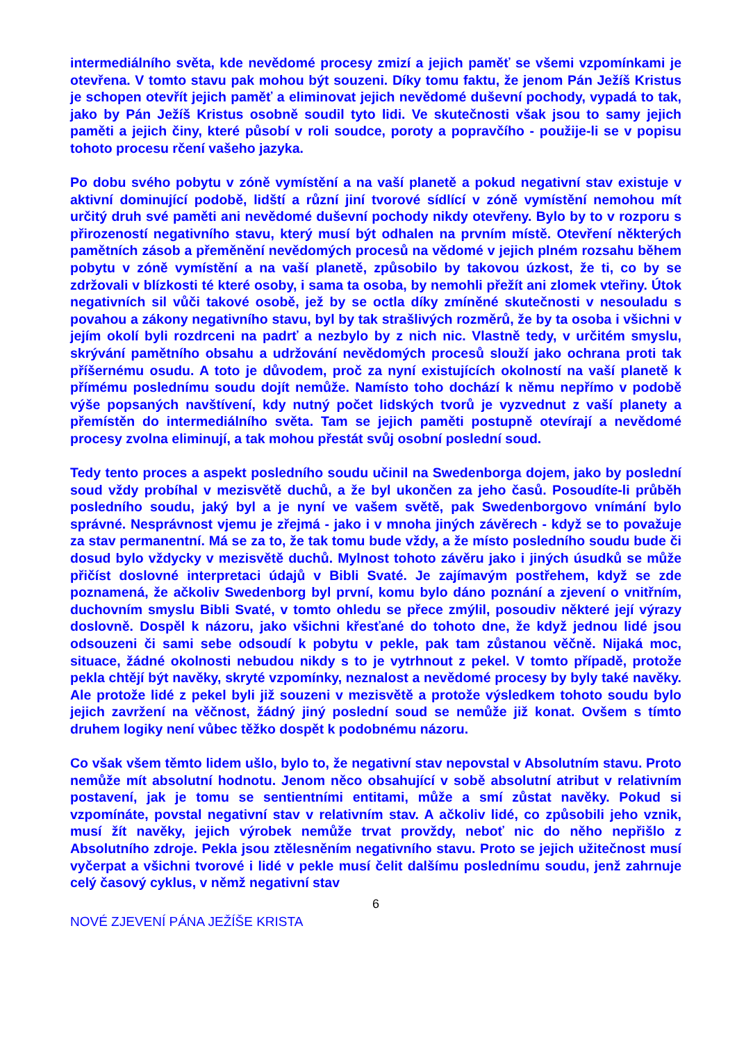intermediálního světa, kde nevědomé procesy zmizí a jejich paměť se všemi vzpomínkami je otevřena. V tomto stavu pak mohou být souzeni. Díky tomu faktu, že jenom Pán Ježíš Kristus je schopen otevřít jejich paměť a eliminovat jejich nevědomé duševní pochody, vypadá to tak, jako by Pán Ježíš Kristus osobně soudil tyto lidi. Ve skutečnosti však jsou to samy jejich paměti a jejich činy, které působí v roli soudce, poroty a popravčího - použije-li se v popisu tohoto procesu rčení vašeho jazyka.
Po dobu svého pobytu v zóně vymístění a na vaší planetě a pokud negativní stav existuje v aktivní dominující podobě, lidští a různí jiní tvorové sídlící v zóně vymístění nemohou mít určitý druh své paměti ani nevědomé duševní pochody nikdy otevřeny. Bylo by to v rozporu s přirozeností negativního stavu, který musí být odhalen na prvním místě. Otevření některých pamětních zásob a přeměnění nevědomých procesů na vědomé v jejich plném rozsahu během pobytu v zóně vymístění a na vaší planetě, způsobilo by takovou úzkost, že ti, co by se zdržovali v blízkosti té které osoby, i sama ta osoba, by nemohli přežít ani zlomek vteřiny. Útok negativních sil vůči takové osobě, jež by se octla díky zmíněné skutečnosti v nesouladu s povahou a zákony negativního stavu, byl by tak strašlivých rozměrů, že by ta osoba i všichni v jejím okolí byli rozdrceni na padrť a nezbylo by z nich nic. Vlastně tedy, v určitém smyslu, skrývání pamětního obsahu a udržování nevědomých procesů slouží jako ochrana proti tak příšernému osudu. A toto je důvodem, proč za nyní existujících okolností na vaší planetě k přímému poslednímu soudu dojít nemůže. Namísto toho dochází k němu nepřímo v podobě výše popsaných navštívení, kdy nutný počet lidských tvorů je vyzvednut z vaší planety a přemístěn do intermediálního světa. Tam se jejich paměti postupně otevírají a nevědomé procesy zvolna eliminují, a tak mohou přestát svůj osobní poslední soud.
Tedy tento proces a aspekt posledního soudu učinil na Swedenborga dojem, jako by poslední soud vždy probíhal v mezisvětě duchů, a že byl ukončen za jeho časů. Posoudíte-li průběh posledního soudu, jaký byl a je nyní ve vašem světě, pak Swedenborgovo vnímání bylo správné. Nesprávnost vjemu je zřejmá - jako i v mnoha jiných závěrech - když se to považuje za stav permanentní. Má se za to, že tak tomu bude vždy, a že místo posledního soudu bude či dosud bylo vždycky v mezisvětě duchů. Mylnost tohoto závěru jako i jiných úsudků se může přičíst doslovné interpretaci údajů v Bibli Svaté. Je zajímavým postřehem, když se zde poznamená, že ačkoliv Swedenborg byl první, komu bylo dáno poznání a zjevení o vnitřním, duchovním smyslu Bibli Svaté, v tomto ohledu se přece zmýlil, posoudiv některé její výrazy doslovně. Dospěl k názoru, jako všichni křesťané do tohoto dne, že když jednou lidé jsou odsouzeni či sami sebe odsoudí k pobytu v pekle, pak tam zůstanou věčně. Nijaká moc, situace, žádné okolnosti nebudou nikdy s to je vytrhnout z pekel. V tomto případě, protože pekla chtějí být navěky, skryté vzpomínky, neznalost a nevědomé procesy by byly také navěky. Ale protože lidé z pekel byli již souzeni v mezisvětě a protože výsledkem tohoto soudu bylo jejich zavržení na věčnost, žádný jiný poslední soud se nemůže již konat. Ovšem s tímto druhem logiky není vůbec těžko dospět k podobnému názoru.
Co však všem těmto lidem ušlo, bylo to, že negativní stav nepovstal v Absolutním stavu. Proto nemůže mít absolutní hodnotu. Jenom něco obsahující v sobě absolutní atribut v relativním postavení, jak je tomu se sentientními entitami, může a smí zůstat navěky. Pokud si vzpomínáte, povstal negativní stav v relativním stav. A ačkoliv lidé, co způsobili jeho vznik, musí žít navěky, jejich výrobek nemůže trvat provždy, neboť nic do něho nepřišlo z Absolutního zdroje. Pekla jsou ztělesněním negativního stavu. Proto se jejich užitečnost musí vyčerpat a všichni tvorové i lidé v pekle musí čelit dalšímu poslednímu soudu, jenž zahrnuje celý časový cyklus, v němž negativní stav
6
NOVÉ ZJEVENÍ PÁNA JEŽÍŠE KRISTA